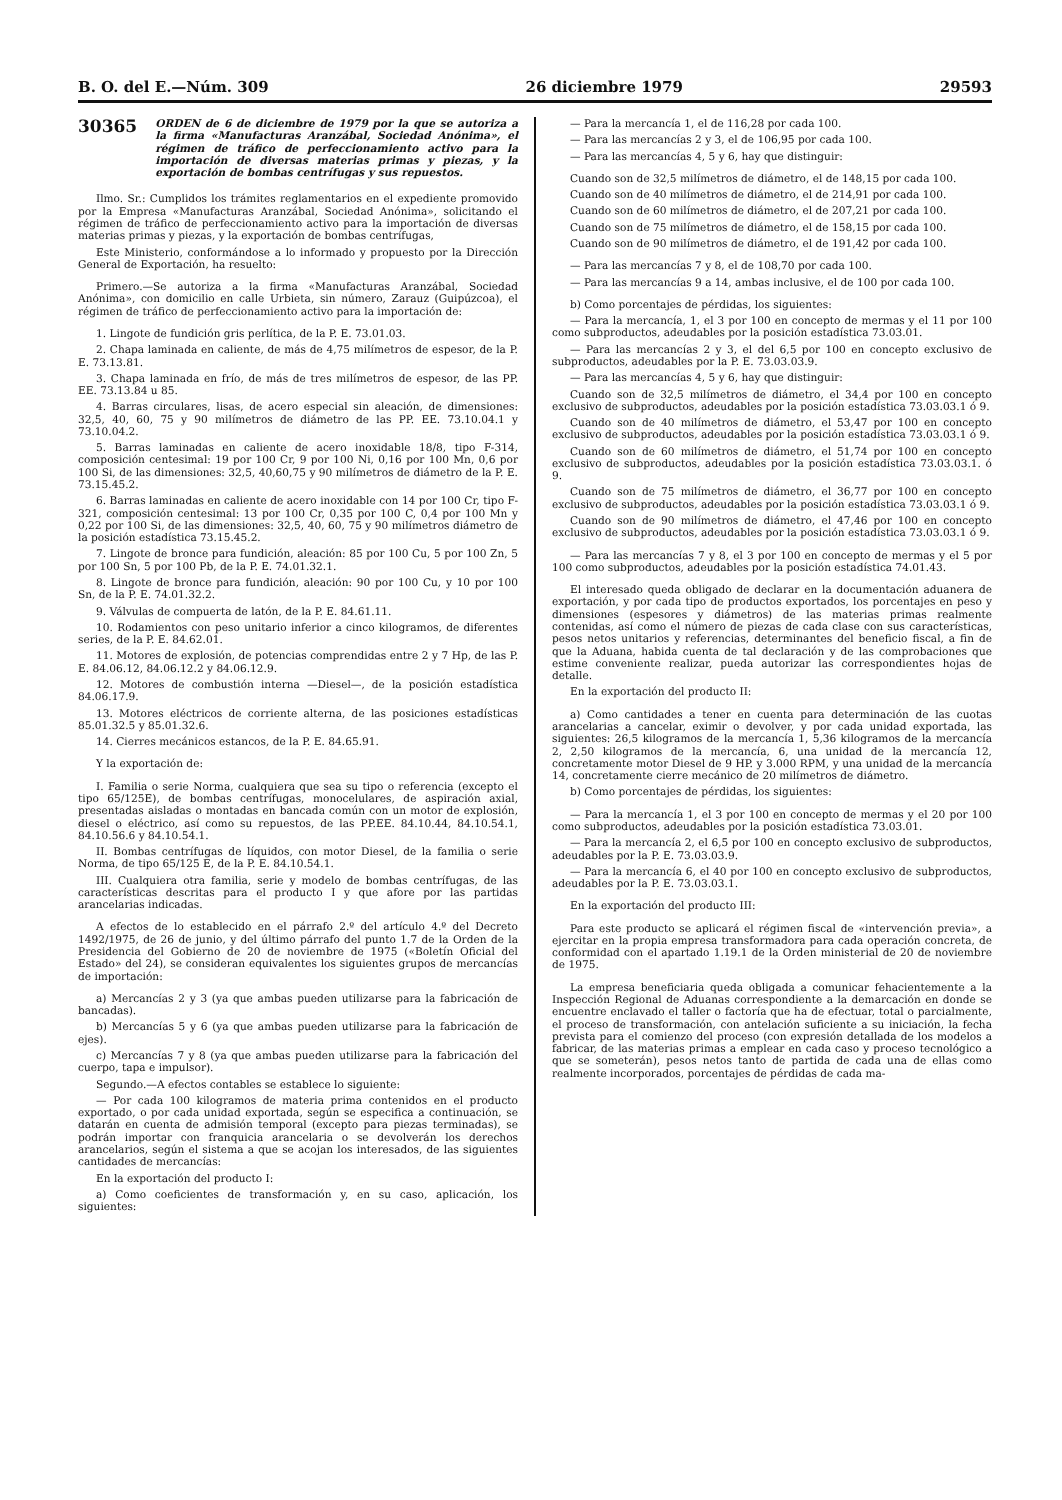B. O. del E.—Núm. 309 26 diciembre 1979 29593
30365 ORDEN de 6 de diciembre de 1979 por la que se autoriza a la firma «Manufacturas Aranzábal, Sociedad Anónima», el régimen de tráfico de perfeccionamiento activo para la importación de diversas materias primas y piezas, y la exportación de bombas centrífugas y sus repuestos.
Ilmo. Sr.: Cumplidos los trámites reglamentarios en el expediente promovido por la Empresa «Manufacturas Aranzábal, Sociedad Anónima», solicitando el régimen de tráfico de perfeccionamiento activo para la importación de diversas materias primas y piezas, y la exportación de bombas centrífugas,
Este Ministerio, conformándose a lo informado y propuesto por la Dirección General de Exportación, ha resuelto:
Primero.—Se autoriza a la firma «Manufacturas Aranzábal, Sociedad Anónima», con domicilio en calle Urbieta, sin número, Zarauz (Guipúzcoa), el régimen de tráfico de perfeccionamiento activo para la importación de:
1. Lingote de fundición gris perlítica, de la P. E. 73.01.03.
2. Chapa laminada en caliente, de más de 4,75 milímetros de espesor, de la P. E. 73.13.81.
3. Chapa laminada en frío, de más de tres milímetros de espesor, de las PP. EE. 73.13.84 u 85.
4. Barras circulares, lisas, de acero especial sin aleación, de dimensiones: 32,5, 40, 60, 75 y 90 milímetros de diámetro de las PP. EE. 73.10.04.1 y 73.10.04.2.
5. Barras laminadas en caliente de acero inoxidable 18/8, tipo F-314, composición centesimal: 19 por 100 Cr, 9 por 100 Ni, 0,16 por 100 Mn, 0,6 por 100 Si, de las dimensiones: 32,5, 40,60,75 y 90 milímetros de diámetro de la P. E. 73.15.45.2.
6. Barras laminadas en caliente de acero inoxidable con 14 por 100 Cr, tipo F-321, composición centesimal: 13 por 100 Cr, 0,35 por 100 C, 0,4 por 100 Mn y 0,22 por 100 Si, de las dimensiones: 32,5, 40, 60, 75 y 90 milímetros diámetro de la posición estadística 73.15.45.2.
7. Lingote de bronce para fundición, aleación: 85 por 100 Cu, 5 por 100 Zn, 5 por 100 Sn, 5 por 100 Pb, de la P. E. 74.01.32.1.
8. Lingote de bronce para fundición, aleación: 90 por 100 Cu, y 10 por 100 Sn, de la P. E. 74.01.32.2.
9. Válvulas de compuerta de latón, de la P. E. 84.61.11.
10. Rodamientos con peso unitario inferior a cinco kilogramos, de diferentes series, de la P. E. 84.62.01.
11. Motores de explosión, de potencias comprendidas entre 2 y 7 Hp, de las P. E. 84.06.12, 84.06.12.2 y 84.06.12.9.
12. Motores de combustión interna —Diesel—, de la posición estadística 84.06.17.9.
13. Motores eléctricos de corriente alterna, de las posiciones estadísticas 85.01.32.5 y 85.01.32.6.
14. Cierres mecánicos estancos, de la P. E. 84.65.91.
Y la exportación de:
I. Familia o serie Norma, cualquiera que sea su tipo o referencia (excepto el tipo 65/125E), de bombas centrífugas, monocelulares, de aspiración axial, presentadas aisladas o montadas en bancada común con un motor de explosión, diesel o eléctrico, así como su repuestos, de las PP.EE. 84.10.44, 84.10.54.1, 84.10.56.6 y 84.10.54.1.
II. Bombas centrífugas de líquidos, con motor Diesel, de la familia o serie Norma, de tipo 65/125 E, de la P. E. 84.10.54.1.
III. Cualquiera otra familia, serie y modelo de bombas centrífugas, de las características descritas para el producto I y que afore por las partidas arancelarias indicadas.
A efectos de lo establecido en el párrafo 2.º del artículo 4.º del Decreto 1492/1975, de 26 de junio, y del último párrafo del punto 1.7 de la Orden de la Presidencia del Gobierno de 20 de noviembre de 1975 («Boletín Oficial del Estado» del 24), se consideran equivalentes los siguientes grupos de mercancías de importación:
a) Mercancías 2 y 3 (ya que ambas pueden utilizarse para la fabricación de bancadas).
b) Mercancías 5 y 6 (ya que ambas pueden utilizarse para la fabricación de ejes).
c) Mercancías 7 y 8 (ya que ambas pueden utilizarse para la fabricación del cuerpo, tapa e impulsor).
Segundo.—A efectos contables se establece lo siguiente:
— Por cada 100 kilogramos de materia prima contenidos en el producto exportado, o por cada unidad exportada, según se especifica a continuación, se datarán en cuenta de admisión temporal (excepto para piezas terminadas), se podrán importar con franquicia arancelaria o se devolverán los derechos arancelarios, según el sistema a que se acojan los interesados, de las siguientes cantidades de mercancías:
En la exportación del producto I:
a) Como coeficientes de transformación y, en su caso, aplicación, los siguientes:
— Para la mercancía 1, el de 116,28 por cada 100.
— Para las mercancías 2 y 3, el de 106,95 por cada 100.
— Para las mercancías 4, 5 y 6, hay que distinguir:
Cuando son de 32,5 milímetros de diámetro, el de 148,15 por cada 100.
Cuando son de 40 milímetros de diámetro, el de 214,91 por cada 100.
Cuando son de 60 milímetros de diámetro, el de 207,21 por cada 100.
Cuando son de 75 milímetros de diámetro, el de 158,15 por cada 100.
Cuando son de 90 milímetros de diámetro, el de 191,42 por cada 100.
— Para las mercancías 7 y 8, el de 108,70 por cada 100.
— Para las mercancías 9 a 14, ambas inclusive, el de 100 por cada 100.
b) Como porcentajes de pérdidas, los siguientes:
— Para la mercancía, 1, el 3 por 100 en concepto de mermas y el 11 por 100 como subproductos, adeudables por la posición estadística 73.03.01.
— Para las mercancías 2 y 3, el del 6,5 por 100 en concepto exclusivo de subproductos, adeudables por la P. E. 73.03.03.9.
— Para las mercancías 4, 5 y 6, hay que distinguir:
Cuando son de 32,5 milímetros de diámetro, el 34,4 por 100 en concepto exclusivo de subproductos, adeudables por la posición estadística 73.03.03.1 ó 9.
Cuando son de 40 milímetros de diámetro, el 53,47 por 100 en concepto exclusivo de subproductos, adeudables por la posición estadística 73.03.03.1 ó 9.
Cuando son de 60 milímetros de diámetro, el 51,74 por 100 en concepto exclusivo de subproductos, adeudables por la posición estadística 73.03.03.1. ó 9.
Cuando son de 75 milímetros de diámetro, el 36,77 por 100 en concepto exclusivo de subproductos, adeudables por la posición estadística 73.03.03.1 ó 9.
Cuando son de 90 milímetros de diámetro, el 47,46 por 100 en concepto exclusivo de subproductos, adeudables por la posición estadística 73.03.03.1 ó 9.
— Para las mercancías 7 y 8, el 3 por 100 en concepto de mermas y el 5 por 100 como subproductos, adeudables por la posición estadística 74.01.43.
El interesado queda obligado de declarar en la documentación aduanera de exportación, y por cada tipo de productos exportados, los porcentajes en peso y dimensiones (espesores y diámetros) de las materias primas realmente contenidas, así como el número de piezas de cada clase con sus características, pesos netos unitarios y referencias, determinantes del beneficio fiscal, a fin de que la Aduana, habida cuenta de tal declaración y de las comprobaciones que estime conveniente realizar, pueda autorizar las correspondientes hojas de detalle.
En la exportación del producto II:
a) Como cantidades a tener en cuenta para determinación de las cuotas arancelarias a cancelar, eximir o devolver, y por cada unidad exportada, las siguientes: 26,5 kilogramos de la mercancía 1, 5,36 kilogramos de la mercancía 2, 2,50 kilogramos de la mercancía, 6, una unidad de la mercancía 12, concretamente motor Diesel de 9 HP. y 3.000 RPM, y una unidad de la mercancía 14, concretamente cierre mecánico de 20 milímetros de diámetro.
b) Como porcentajes de pérdidas, los siguientes:
— Para la mercancía 1, el 3 por 100 en concepto de mermas y el 20 por 100 como subproductos, adeudables por la posición estadística 73.03.01.
— Para la mercancía 2, el 6,5 por 100 en concepto exclusivo de subproductos, adeudables por la P. E. 73.03.03.9.
— Para la mercancía 6, el 40 por 100 en concepto exclusivo de subproductos, adeudables por la P. E. 73.03.03.1.
En la exportación del producto III:
Para este producto se aplicará el régimen fiscal de «intervención previa», a ejercitar en la propia empresa transformadora para cada operación concreta, de conformidad con el apartado 1.19.1 de la Orden ministerial de 20 de noviembre de 1975.
La empresa beneficiaria queda obligada a comunicar fehacientemente a la Inspección Regional de Aduanas correspondiente a la demarcación en donde se encuentre enclavado el taller o factoría que ha de efectuar, total o parcialmente, el proceso de transformación, con antelación suficiente a su iniciación, la fecha prevista para el comienzo del proceso (con expresión detallada de los modelos a fabricar, de las materias primas a emplear en cada caso y proceso tecnológico a que se someterán), pesos netos tanto de partida de cada una de ellas como realmente incorporados, porcentajes de pérdidas de cada ma-